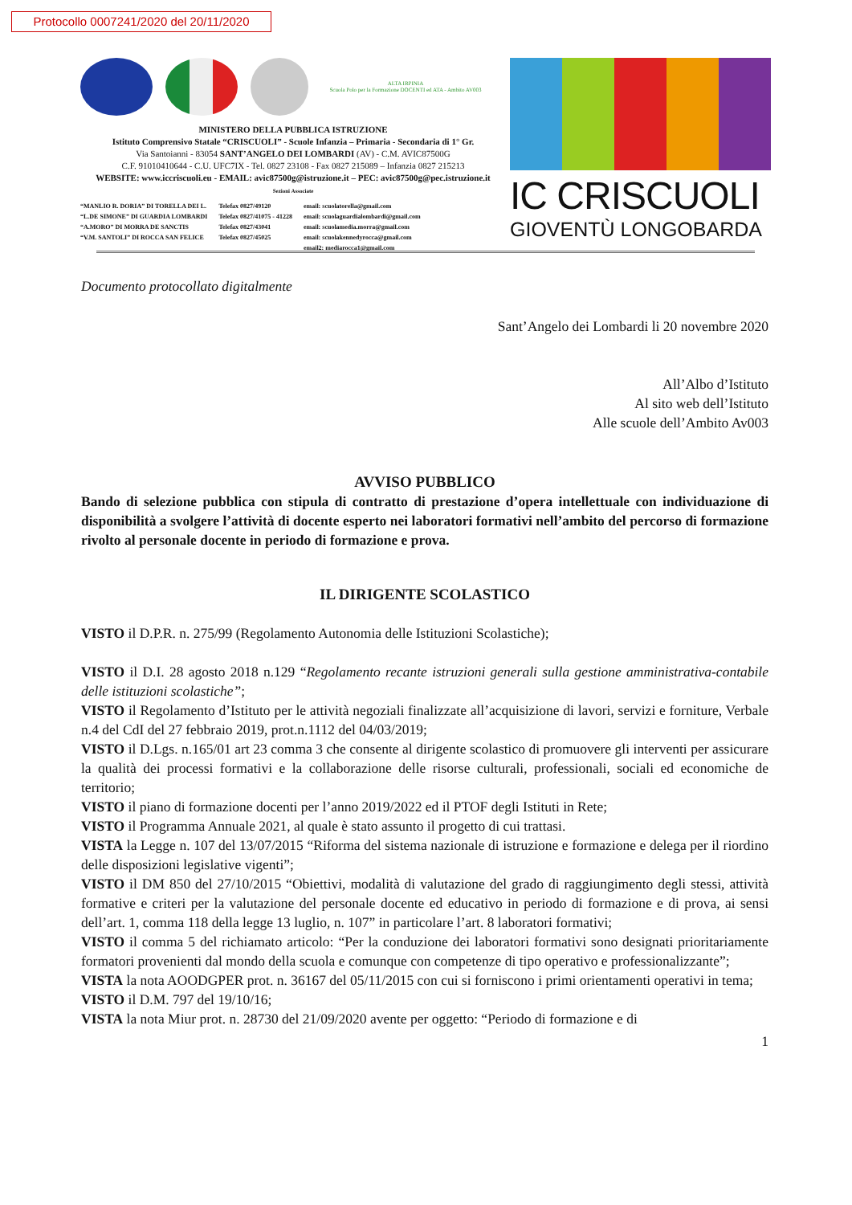Protocollo 0007241/2020 del 20/11/2020
ALTA IRPINIA
Scuola Polo per la Formazione DOCENTI ed ATA - Ambito AV003
MINISTERO DELLA PUBBLICA ISTRUZIONE
Istituto Comprensivo Statale “CRISCUOLI” - Scuole Infanzia – Primaria - Secondaria di 1° Gr.
Via Santoianni - 83054 SANT’ANGELO DEI LOMBARDI (AV) - C.M. AVIC87500G
C.F. 91010410644 - C.U. UFC7IX - Tel. 0827 23108 - Fax 0827 215089 – Infanzia 0827 215213
WEBSITE: www.iccriscuoli.eu - EMAIL: avic87500g@istruzione.it – PEC: avic87500g@pec.istruzione.it
Sezioni Associate
“MANLIO R. DORIA” DI TORELLA DEI L.
“L.DE SIMONE” DI GUARDIA LOMBARDI
“A.MORO” DI MORRA DE SANCTIS
“V.M. SANTOLI” DI ROCCA SAN FELICE
Telefax 0827/49120
Telefax 0827/41075 - 41228
Telefax 0827/43041
Telefax 0827/45025
email: scuolatorella@gmail.com
email: scuolaguardialombardi@gmail.com
email: scuolamedia.morra@gmail.com
email: scuolakennedyrocca@gmail.com
email2: mediarocca1@gmail.com
IC CRISCUOLI
GIOVENTÙ LONGOBARDA
Documento protocollato digitalmente
Sant’Angelo dei Lombardi li 20 novembre 2020
All’Albo d’Istituto
Al sito web dell’Istituto
Alle scuole dell’Ambito Av003
AVVISO PUBBLICO
Bando di selezione pubblica con stipula di contratto di prestazione d’opera intellettuale con individuazione di disponibilità a svolgere l’attività di docente esperto nei laboratori formativi nell’ambito del percorso di formazione rivolto al personale docente in periodo di formazione e prova.
IL DIRIGENTE SCOLASTICO
VISTO il D.P.R. n. 275/99 (Regolamento Autonomia delle Istituzioni Scolastiche);
VISTO il D.I. 28 agosto 2018 n.129 “Regolamento recante istruzioni generali sulla gestione amministrativa-contabile delle istituzioni scolastiche”;
VISTO il Regolamento d’Istituto per le attività negoziali finalizzate all’acquisizione di lavori, servizi e forniture, Verbale n.4 del CdI del 27 febbraio 2019, prot.n.1112 del 04/03/2019;
VISTO il D.Lgs. n.165/01 art 23 comma 3 che consente al dirigente scolastico di promuovere gli interventi per assicurare la qualità dei processi formativi e la collaborazione delle risorse culturali, professionali, sociali ed economiche de territorio;
VISTO il piano di formazione docenti per l’anno 2019/2022 ed il PTOF degli Istituti in Rete;
VISTO il Programma Annuale 2021, al quale è stato assunto il progetto di cui trattasi.
VISTA la Legge n. 107 del 13/07/2015 “Riforma del sistema nazionale di istruzione e formazione e delega per il riordino delle disposizioni legislative vigenti”;
VISTO il DM 850 del 27/10/2015 “Obiettivi, modalità di valutazione del grado di raggiungimento degli stessi, attività formative e criteri per la valutazione del personale docente ed educativo in periodo di formazione e di prova, ai sensi dell’art. 1, comma 118 della legge 13 luglio, n. 107” in particolare l’art. 8 laboratori formativi;
VISTO il comma 5 del richiamato articolo: “Per la conduzione dei laboratori formativi sono designati prioritariamente formatori provenienti dal mondo della scuola e comunque con competenze di tipo operativo e professionalizzante”;
VISTA la nota AOODGPER prot. n. 36167 del 05/11/2015 con cui si forniscono i primi orientamenti operativi in tema;
VISTO il D.M. 797 del 19/10/16;
VISTA la nota Miur prot. n. 28730 del 21/09/2020 avente per oggetto: “Periodo di formazione e di
1